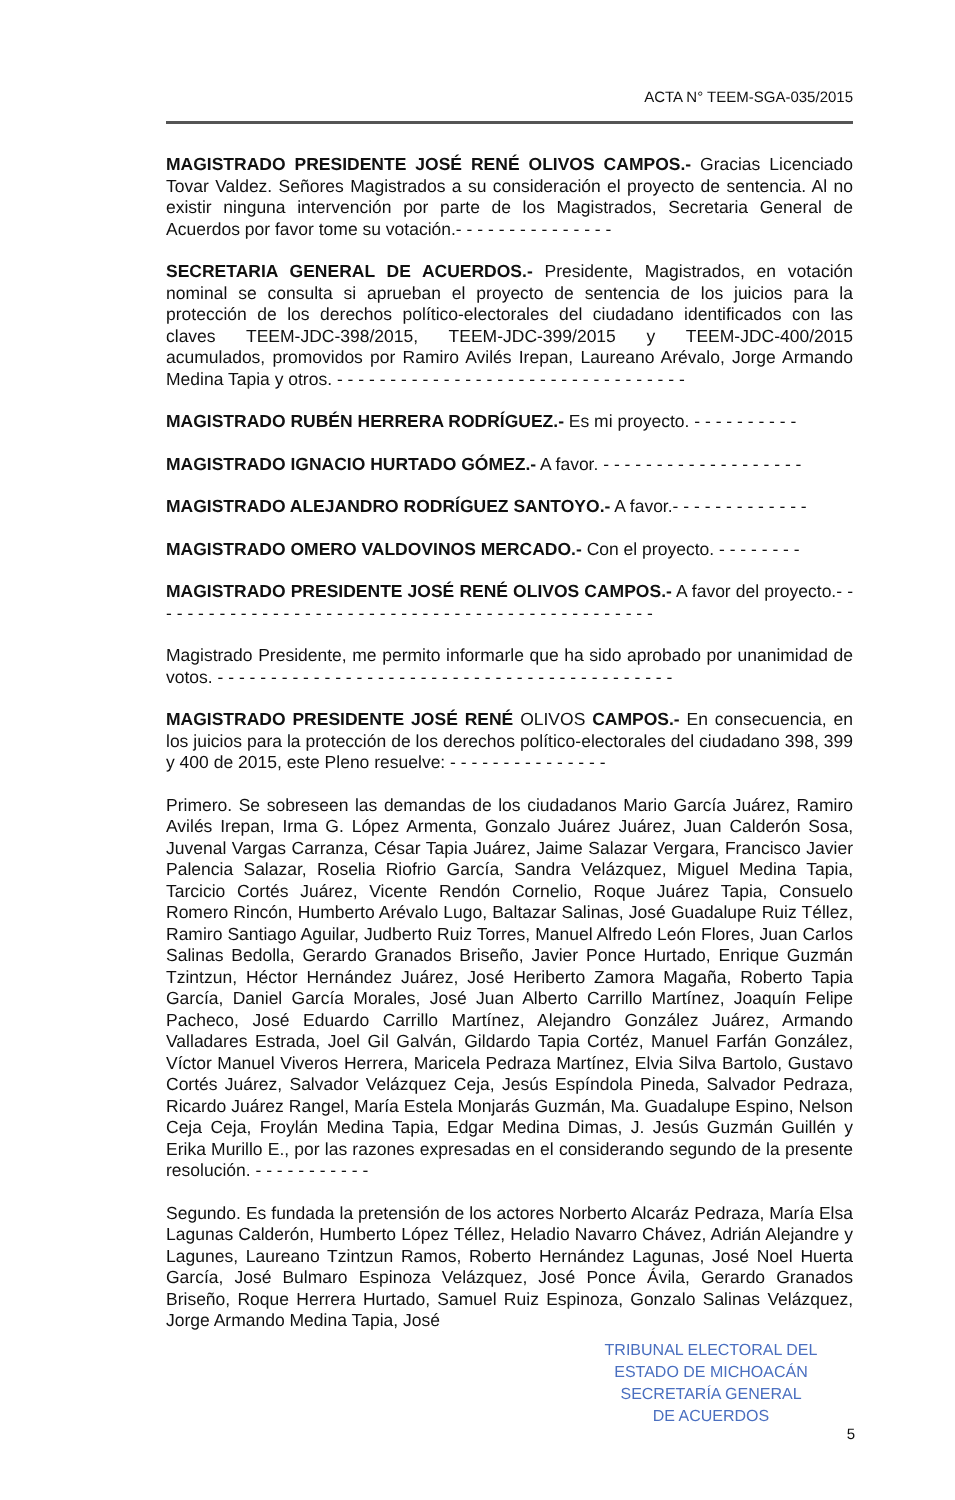ACTA N° TEEM-SGA-035/2015
MAGISTRADO PRESIDENTE JOSÉ RENÉ OLIVOS CAMPOS.- Gracias Licenciado Tovar Valdez. Señores Magistrados a su consideración el proyecto de sentencia. Al no existir ninguna intervención por parte de los Magistrados, Secretaria General de Acuerdos por favor tome su votación.- - - - - - - - - - - - - - -
SECRETARIA GENERAL DE ACUERDOS.- Presidente, Magistrados, en votación nominal se consulta si aprueban el proyecto de sentencia de los juicios para la protección de los derechos político-electorales del ciudadano identificados con las claves TEEM-JDC-398/2015, TEEM-JDC-399/2015 y TEEM-JDC-400/2015 acumulados, promovidos por Ramiro Avilés Irepan, Laureano Arévalo, Jorge Armando Medina Tapia y otros. - - - - - - - - - - - - - - - - - - - - - - - - - - - - - - - - -
MAGISTRADO RUBÉN HERRERA RODRÍGUEZ.- Es mi proyecto. - - - - - - - - - -
MAGISTRADO IGNACIO HURTADO GÓMEZ.- A favor. - - - - - - - - - - - - - - - - - - -
MAGISTRADO ALEJANDRO RODRÍGUEZ SANTOYO.- A favor.- - - - - - - - - - - - -
MAGISTRADO OMERO VALDOVINOS MERCADO.- Con el proyecto. - - - - - - - -
MAGISTRADO PRESIDENTE JOSÉ RENÉ OLIVOS CAMPOS.- A favor del proyecto.- - - - - - - - - - - - - - - - - - - - - - - - - - - - - - - - - - - - - - - - - - - - - - - -
Magistrado Presidente, me permito informarle que ha sido aprobado por unanimidad de votos. - - - - - - - - - - - - - - - - - - - - - - - - - - - - - - - - - - - - - - - - - - -
MAGISTRADO PRESIDENTE JOSÉ RENÉ OLIVOS CAMPOS.- En consecuencia, en los juicios para la protección de los derechos político-electorales del ciudadano 398, 399 y 400 de 2015, este Pleno resuelve: - - - - - - - - - - - - - - -
Primero. Se sobreseen las demandas de los ciudadanos Mario García Juárez, Ramiro Avilés Irepan, Irma G. López Armenta, Gonzalo Juárez Juárez, Juan Calderón Sosa, Juvenal Vargas Carranza, César Tapia Juárez, Jaime Salazar Vergara, Francisco Javier Palencia Salazar, Roselia Riofrio García, Sandra Velázquez, Miguel Medina Tapia, Tarcicio Cortés Juárez, Vicente Rendón Cornelio, Roque Juárez Tapia, Consuelo Romero Rincón, Humberto Arévalo Lugo, Baltazar Salinas, José Guadalupe Ruiz Téllez, Ramiro Santiago Aguilar, Judberto Ruiz Torres, Manuel Alfredo León Flores, Juan Carlos Salinas Bedolla, Gerardo Granados Briseño, Javier Ponce Hurtado, Enrique Guzmán Tzintzun, Héctor Hernández Juárez, José Heriberto Zamora Magaña, Roberto Tapia García, Daniel García Morales, José Juan Alberto Carrillo Martínez, Joaquín Felipe Pacheco, José Eduardo Carrillo Martínez, Alejandro González Juárez, Armando Valladares Estrada, Joel Gil Galván, Gildardo Tapia Cortéz, Manuel Farfán González, Víctor Manuel Viveros Herrera, Maricela Pedraza Martínez, Elvia Silva Bartolo, Gustavo Cortés Juárez, Salvador Velázquez Ceja, Jesús Espíndola Pineda, Salvador Pedraza, Ricardo Juárez Rangel, María Estela Monjarás Guzmán, Ma. Guadalupe Espino, Nelson Ceja Ceja, Froylán Medina Tapia, Edgar Medina Dimas, J. Jesús Guzmán Guillén y Erika Murillo E., por las razones expresadas en el considerando segundo de la presente resolución. - - - - - - - - - - -
Segundo. Es fundada la pretensión de los actores Norberto Alcaráz Pedraza, María Elsa Lagunas Calderón, Humberto López Téllez, Heladio Navarro Chávez, Adrián Alejandre y Lagunes, Laureano Tzintzun Ramos, Roberto Hernández Lagunas, José Noel Huerta García, José Bulmaro Espinoza Velázquez, José Ponce Ávila, Gerardo Granados Briseño, Roque Herrera Hurtado, Samuel Ruiz Espinoza, Gonzalo Salinas Velázquez, Jorge Armando Medina Tapia, José
TRIBUNAL ELECTORAL DEL
ESTADO DE MICHOACÁN
SECRETARÍA GENERAL
DE ACUERDOS
5